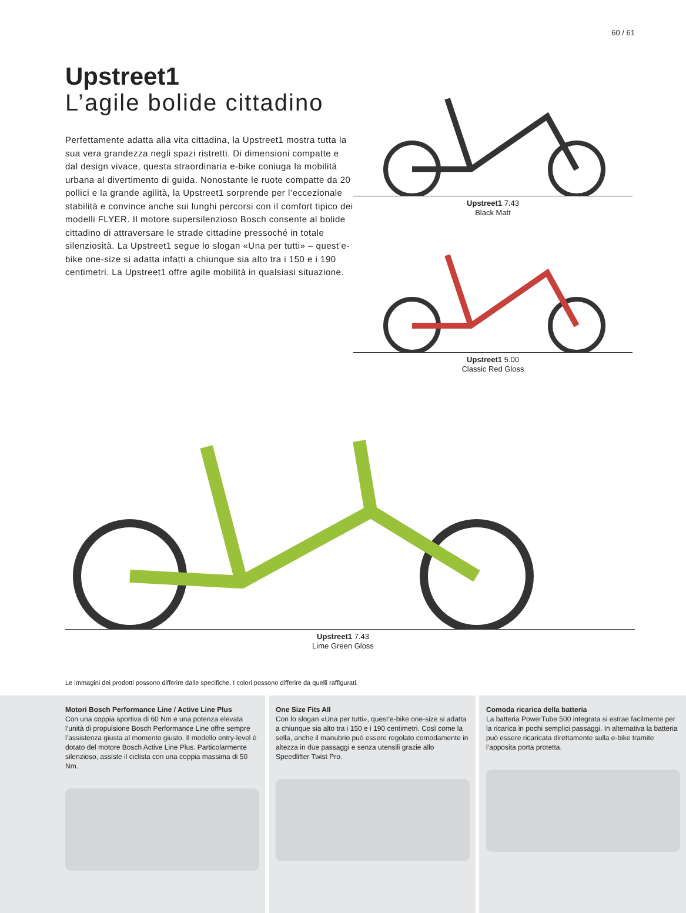60 / 61
Upstreet1
L’agile bolide cittadino
Perfettamente adatta alla vita cittadina, la Upstreet1 mostra tutta la sua vera grandezza negli spazi ristretti. Di dimensioni compatte e dal design vivace, questa straordinaria e-bike coniuga la mobilità urbana al divertimento di guida. Nono­stante le ruote compatte da 20 pollici e la grande agilità, la Upstreet1 sorprende per l’eccezionale stabilità e convince anche sui lunghi percorsi con il comfort tipico dei modelli FLYER. Il motore supersilenzioso Bosch consente al bolide cittadino di attraversare le strade cittadine pressoché in totale silenziosità. La Upstreet1 segue lo slogan «Una per tutti» – quest’e-bike one-size si adatta infatti a chiunque sia alto tra i 150 e i 190 centimetri. La Upstreet1 offre agile mobilità in qualsiasi situazione.
Upstreet1 7.43
Black Matt
Upstreet1 5.00
Classic Red Gloss
Upstreet1 7.43
Lime Green Gloss
Le immagini dei prodotti possono differire dalle specifiche. I colori possono differire da quelli raffigurati.
Motori Bosch Performance Line / Active Line Plus
Con una coppia sportiva di 60 Nm e una poten­za elevata l’unità di propulsione Bosch Perfor­mance Line offre sempre l’assistenza giusta al momento giusto. Il modello entry-level è dotato del motore Bosch Active Line Plus. Partico­larmente silenzioso, assiste il ciclista con una coppia massima di 50 Nm.
One Size Fits All
Con lo slogan «Una per tutti», quest’e-bike one-size si adatta a chiunque sia alto tra i 150 e i 190 centimetri. Così come la sella, anche il manubrio può essere regolato comodamente in altezza in due passaggi e senza utensili grazie allo Speedlifter Twist Pro.
Comoda ricarica della batteria
La batteria PowerTube 500 integrata si estrae facilmente per la ricarica in pochi semplici passaggi. In alternativa la batteria può essere ricaricata direttamente sulla e-bike tramite l’apposita porta protetta.